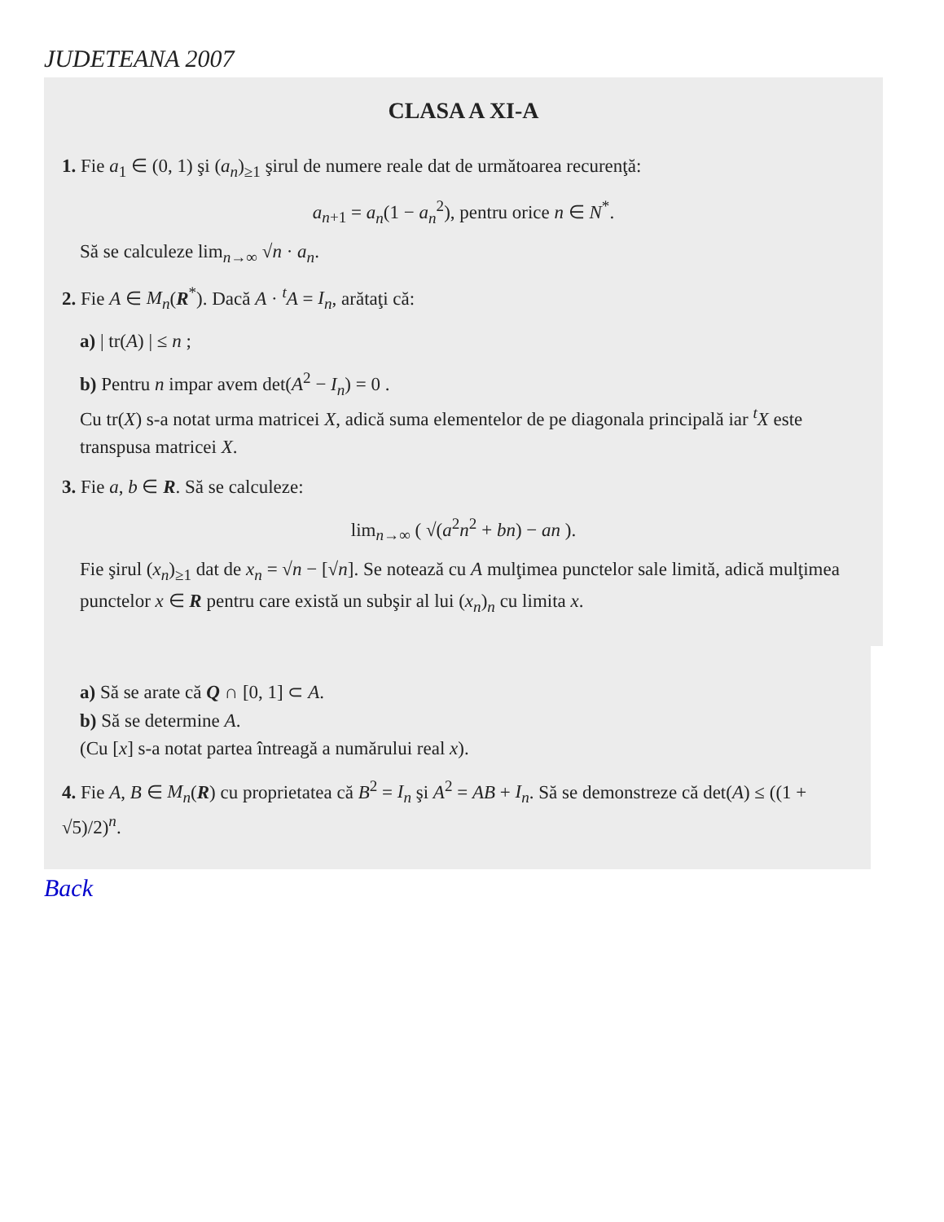JUDETEANA 2007
CLASA A XI-A
1. Fie a<sub>1</sub> ∈ (0, 1) şi (a<sub>n</sub>)<sub>≥1</sub> şirul de numere reale dat de următoarea recurenţă:
a<sub>n+1</sub> = a<sub>n</sub>(1 − a<sub>n</sub><sup>2</sup>), pentru orice n ∈ N<sup>*</sup>.
Să se calculeze lim<sub>n→∞</sub> √n · a<sub>n</sub>.
2. Fie A ∈ M<sub>n</sub>(R<sup>*</sup>). Dacă A · <sup>t</sup>A = I<sub>n</sub>, arătaţi că:
a) | tr(A) | ≤ n ;
b) Pentru n impar avem det(A<sup>2</sup> − I<sub>n</sub>) = 0 .
Cu tr(X) s-a notat urma matricei X, adică suma elementelor de pe diagonala principală iar <sup>t</sup>X este transpusa matricei X.
3. Fie a, b ∈ R. Să se calculeze:
lim<sub>n→∞</sub> ( √(a<sup>2</sup>n<sup>2</sup> + bn) − an ).
Fie şirul (x<sub>n</sub>)<sub>≥1</sub> dat de x<sub>n</sub> = √n − [√n]. Se notează cu A mulţimea punctelor sale limită, adică mulţimea punctelor x ∈ R pentru care există un subşir al lui (x<sub>n</sub>)<sub>n</sub> cu limita x.
a) Să se arate că Q ∩ [0, 1] ⊂ A.
b) Să se determine A.
(Cu [x] s-a notat partea întreagă a numărului real x).
4. Fie A, B ∈ M<sub>n</sub>(R) cu proprietatea că B<sup>2</sup> = I<sub>n</sub> şi A<sup>2</sup> = AB + I<sub>n</sub>. Să se demonstreze că det(A) ≤ ((1 + √5)/2)<sup>n</sup>.
Back